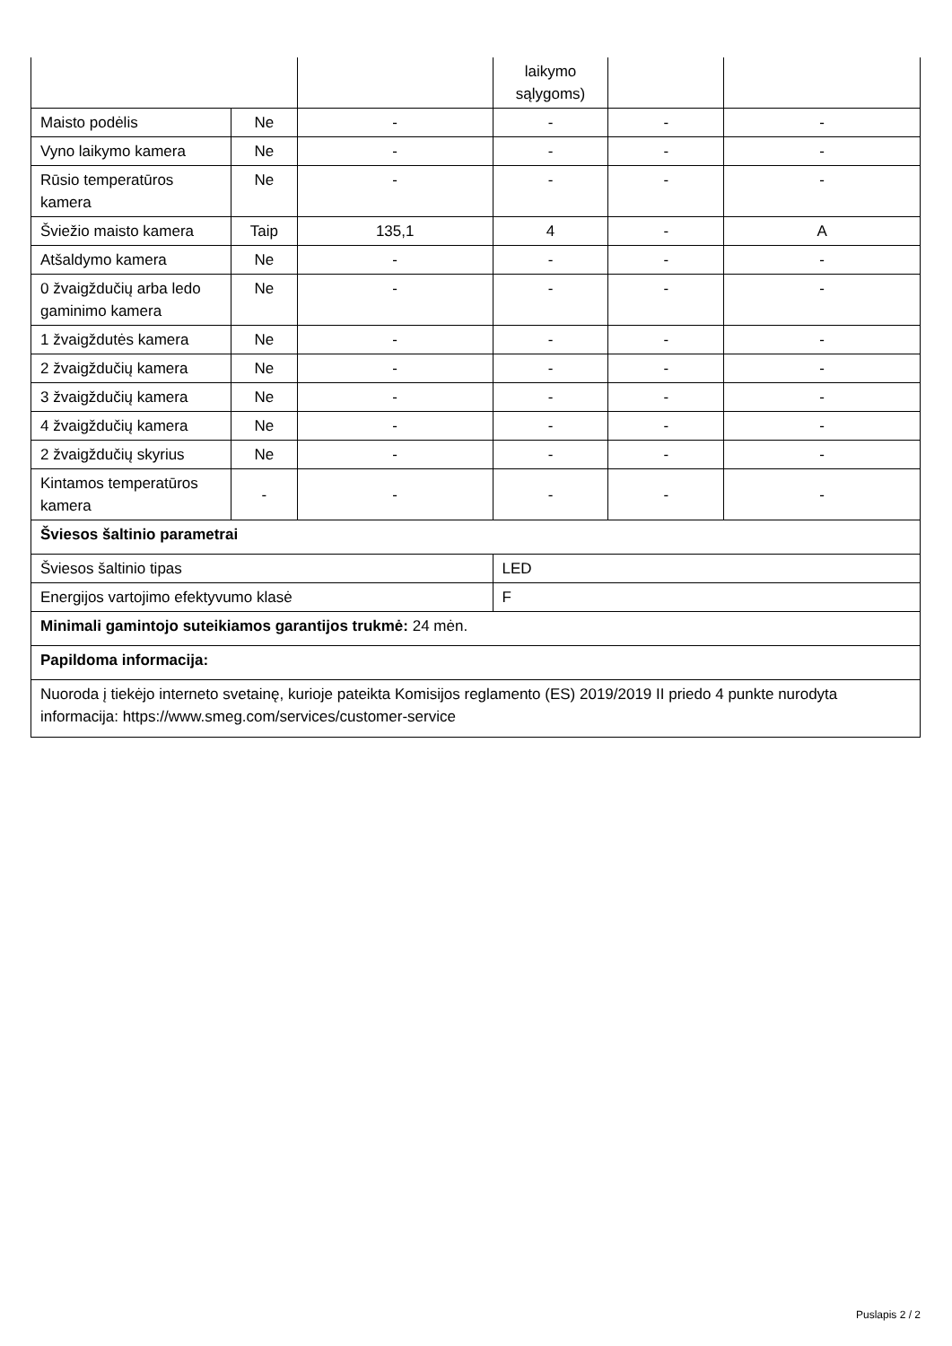| | | | laikymo sąlygoms) | | |
| Maisto podėlis | Ne | - | - | - | - |
| Vyno laikymo kamera | Ne | - | - | - | - |
| Rūsio temperatūros kamera | Ne | - | - | - | - |
| Šviežio maisto kamera | Taip | 135,1 | 4 | - | A |
| Atšaldymo kamera | Ne | - | - | - | - |
| 0 žvaigždučių arba ledo gaminimo kamera | Ne | - | - | - | - |
| 1 žvaigždutės kamera | Ne | - | - | - | - |
| 2 žvaigždučių kamera | Ne | - | - | - | - |
| 3 žvaigždučių kamera | Ne | - | - | - | - |
| 4 žvaigždučių kamera | Ne | - | - | - | - |
| 2 žvaigždučių skyrius | Ne | - | - | - | - |
| Kintamos temperatūros kamera | - | - | - | - | - |
| Šviesos šaltinio parametrai | | | | | |
| Šviesos šaltinio tipas | | | LED | | |
| Energijos vartojimo efektyvumo klasė | | | F | | |
| Minimali gamintojo suteikiamos garantijos trukmė: 24 mėn. | | | | | |
| Papildoma informacija: | | | | | |
| Nuoroda į tiekėjo interneto svetainę, kurioje pateikta Komisijos reglamento (ES) 2019/2019 II priedo 4 punkte nurodyta informacija: https://www.smeg.com/services/customer-service | | | | | |
Puslapis 2 / 2